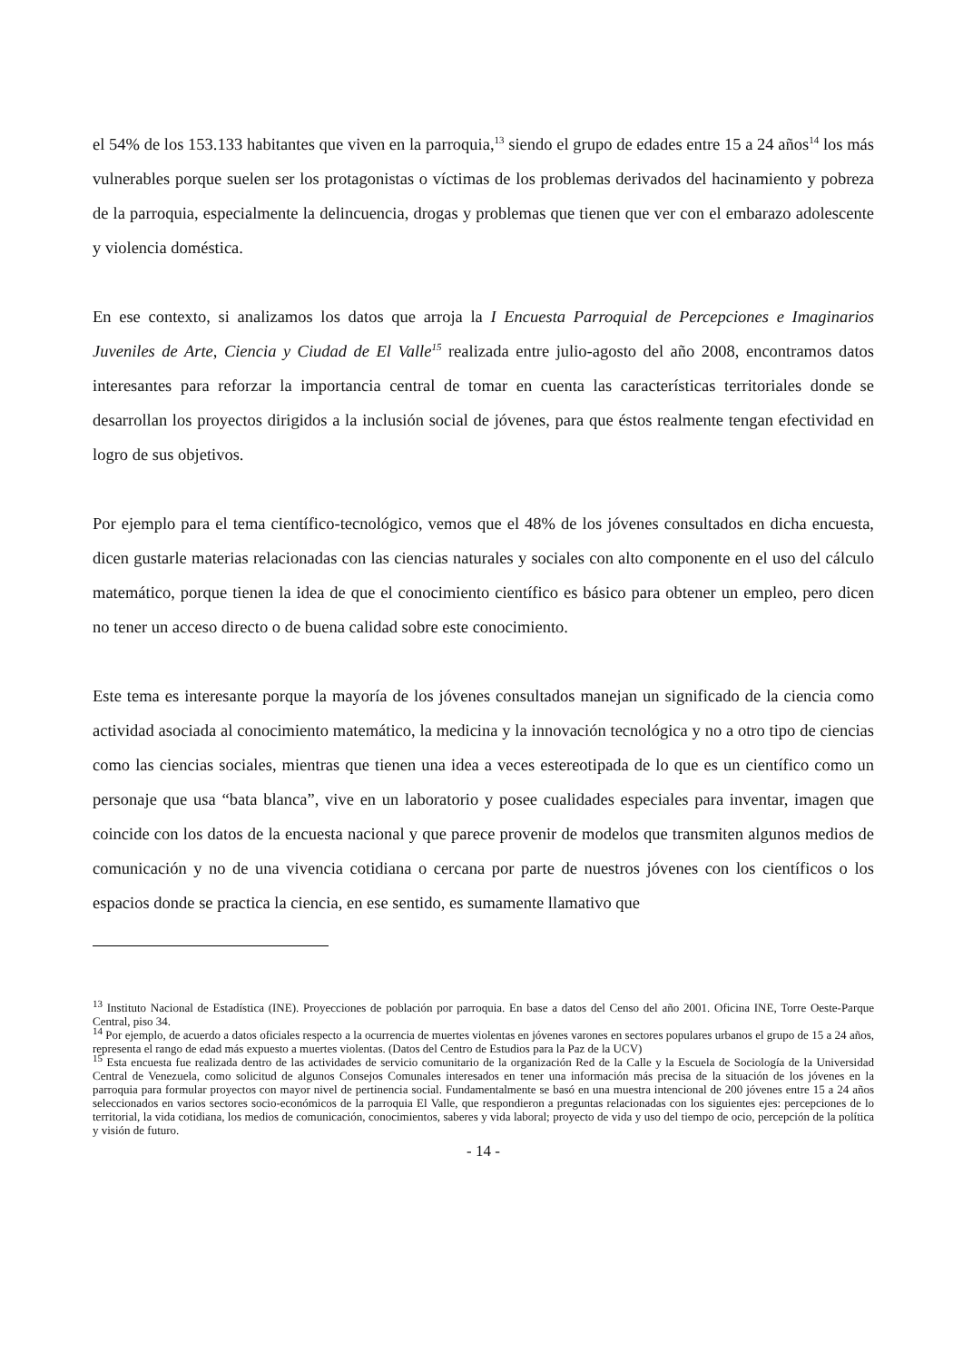el 54% de los 153.133 habitantes que viven en la parroquia,<sup>13</sup> siendo el grupo de edades entre 15 a 24 años<sup>14</sup> los más vulnerables porque suelen ser los protagonistas o víctimas de los problemas derivados del hacinamiento y pobreza de la parroquia, especialmente la delincuencia, drogas y problemas que tienen que ver con el embarazo adolescente y violencia doméstica.
En ese contexto, si analizamos los datos que arroja la I Encuesta Parroquial de Percepciones e Imaginarios Juveniles de Arte, Ciencia y Ciudad de El Valle<sup>15</sup> realizada entre julio-agosto del año 2008, encontramos datos interesantes para reforzar la importancia central de tomar en cuenta las características territoriales donde se desarrollan los proyectos dirigidos a la inclusión social de jóvenes, para que éstos realmente tengan efectividad en logro de sus objetivos.
Por ejemplo para el tema científico-tecnológico, vemos que el 48% de los jóvenes consultados en dicha encuesta, dicen gustarle materias relacionadas con las ciencias naturales y sociales con alto componente en el uso del cálculo matemático, porque tienen la idea de que el conocimiento científico es básico para obtener un empleo, pero dicen no tener un acceso directo o de buena calidad sobre este conocimiento.
Este tema es interesante porque la mayoría de los jóvenes consultados manejan un significado de la ciencia como actividad asociada al conocimiento matemático, la medicina y la innovación tecnológica y no a otro tipo de ciencias como las ciencias sociales, mientras que tienen una idea a veces estereotipada de lo que es un científico como un personaje que usa “bata blanca”, vive en un laboratorio y posee cualidades especiales para inventar, imagen que coincide con los datos de la encuesta nacional y que parece provenir de modelos que transmiten algunos medios de comunicación y no de una vivencia cotidiana o cercana por parte de nuestros jóvenes con los científicos o los espacios donde se practica la ciencia, en ese sentido, es sumamente llamativo que
<sup>13</sup> Instituto Nacional de Estadística (INE). Proyecciones de población por parroquia. En base a datos del Censo del año 2001. Oficina INE, Torre Oeste-Parque Central, piso 34.
<sup>14</sup> Por ejemplo, de acuerdo a datos oficiales respecto a la ocurrencia de muertes violentas en jóvenes varones en sectores populares urbanos el grupo de 15 a 24 años, representa el rango de edad más expuesto a muertes violentas. (Datos del Centro de Estudios para la Paz de la UCV)
<sup>15</sup> Esta encuesta fue realizada dentro de las actividades de servicio comunitario de la organización Red de la Calle y la Escuela de Sociología de la Universidad Central de Venezuela, como solicitud de algunos Consejos Comunales interesados en tener una información más precisa de la situación de los jóvenes en la parroquia para formular proyectos con mayor nivel de pertinencia social. Fundamentalmente se basó en una muestra intencional de 200 jóvenes entre 15 a 24 años seleccionados en varios sectores socio-económicos de la parroquia El Valle, que respondieron a preguntas relacionadas con los siguientes ejes: percepciones de lo territorial, la vida cotidiana, los medios de comunicación, conocimientos, saberes y vida laboral; proyecto de vida y uso del tiempo de ocio, percepción de la política y visión de futuro.
- 14 -